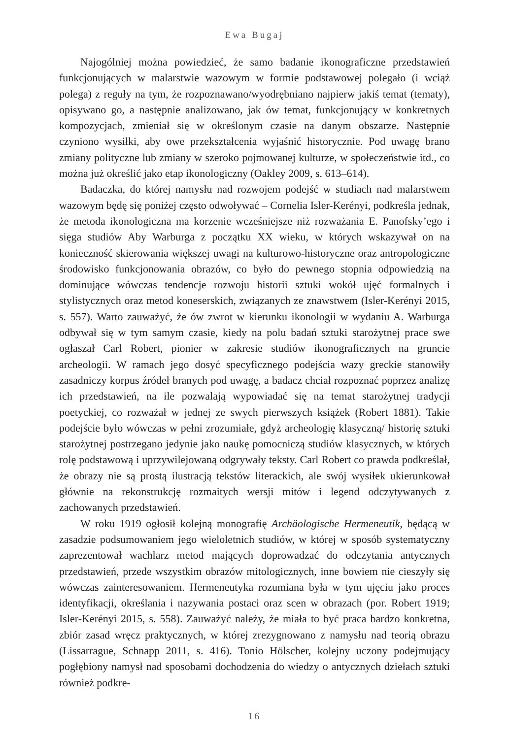Ewa Bugaj
Najogólniej można powiedzieć, że samo badanie ikonograficzne przedstawień funkcjonujących w malarstwie wazowym w formie podstawowej polegało (i wciąż polega) z reguły na tym, że rozpoznawano/wyodrębniano najpierw jakiś temat (tematy), opisywano go, a następnie analizowano, jak ów temat, funkcjonujący w konkretnych kompozycjach, zmieniał się w określonym czasie na danym obszarze. Następnie czyniono wysiłki, aby owe przekształcenia wyjaśnić historycznie. Pod uwagę brano zmiany polityczne lub zmiany w szeroko pojmowanej kulturze, w społeczeństwie itd., co można już określić jako etap ikonologiczny (Oakley 2009, s. 613–614).
Badaczka, do której namysłu nad rozwojem podejść w studiach nad malarstwem wazowym będę się poniżej często odwoływać – Cornelia Isler-Kerényi, podkreśla jednak, że metoda ikonologiczna ma korzenie wcześniejsze niż rozważania E. Panofsky’ego i sięga studiów Aby Warburga z początku XX wieku, w których wskazywał on na konieczność skierowania większej uwagi na kulturowo-historyczne oraz antropologiczne środowisko funkcjonowania obrazów, co było do pewnego stopnia odpowiedzią na dominujące wówczas tendencje rozwoju historii sztuki wokół ujęć formalnych i stylistycznych oraz metod koneserskich, związanych ze znawstwem (Isler-Kerényi 2015, s. 557). Warto zauważyć, że ów zwrot w kierunku ikonologii w wydaniu A. Warburga odbywał się w tym samym czasie, kiedy na polu badań sztuki starożytnej prace swe ogłaszał Carl Robert, pionier w zakresie studiów ikonograficznych na gruncie archeologii. W ramach jego dosyć specyficznego podejścia wazy greckie stanowiły zasadniczy korpus źródeł branych pod uwagę, a badacz chciał rozpoznać poprzez analizę ich przedstawień, na ile pozwalają wypowiadać się na temat starożytnej tradycji poetyckiej, co rozważał w jednej ze swych pierwszych książek (Robert 1881). Takie podejście było wówczas w pełni zrozumiałe, gdyż archeologię klasyczną/ historię sztuki starożytnej postrzegano jedynie jako naukę pomocniczą studiów klasycznych, w których rolę podstawową i uprzywilejowaną odgrywały teksty. Carl Robert co prawda podkreślał, że obrazy nie są prostą ilustracją tekstów literackich, ale swój wysiłek ukierunkował głównie na rekonstrukcję rozmaitych wersji mitów i legend odczytywanych z zachowanych przedstawień.
W roku 1919 ogłosił kolejną monografię Archäologische Hermeneutik, będącą w zasadzie podsumowaniem jego wieloletnich studiów, w której w sposób systematyczny zaprezentował wachlarz metod mających doprowadzać do odczytania antycznych przedstawień, przede wszystkim obrazów mitologicznych, inne bowiem nie cieszyły się wówczas zainteresowaniem. Hermeneutyka rozumiana była w tym ujęciu jako proces identyfikacji, określania i nazywania postaci oraz scen w obrazach (por. Robert 1919; Isler-Kerényi 2015, s. 558). Zauważyć należy, że miała to być praca bardzo konkretna, zbiór zasad wręcz praktycznych, w której zrezygnowano z namysłu nad teorią obrazu (Lissarrague, Schnapp 2011, s. 416). Tonio Hölscher, kolejny uczony podejmujący pogłębiony namysł nad sposobami dochodzenia do wiedzy o antycznych dziełach sztuki również podkre-
16